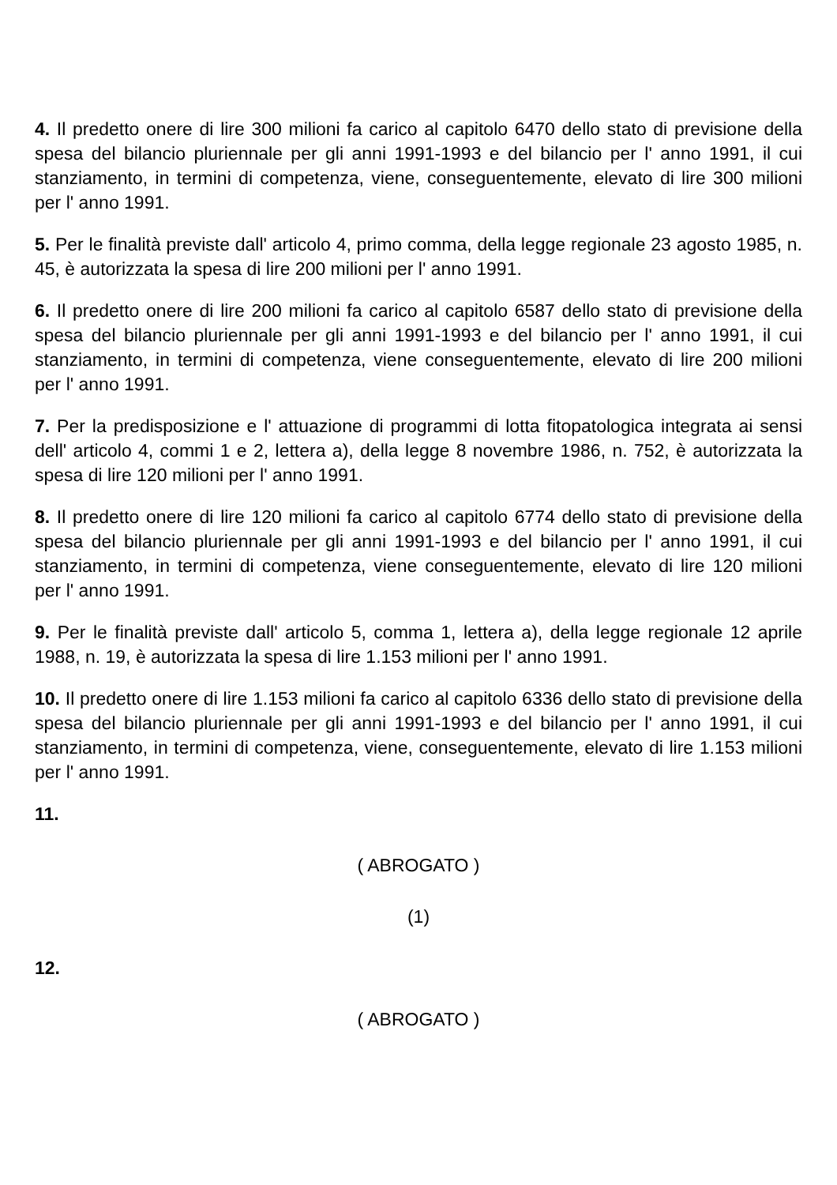4. Il predetto onere di lire 300 milioni fa carico al capitolo 6470 dello stato di previsione della spesa del bilancio pluriennale per gli anni 1991-1993 e del bilancio per l' anno 1991, il cui stanziamento, in termini di competenza, viene, conseguentemente, elevato di lire 300 milioni per l' anno 1991.
5. Per le finalità previste dall' articolo 4, primo comma, della legge regionale 23 agosto 1985, n. 45, è autorizzata la spesa di lire 200 milioni per l' anno 1991.
6. Il predetto onere di lire 200 milioni fa carico al capitolo 6587 dello stato di previsione della spesa del bilancio pluriennale per gli anni 1991-1993 e del bilancio per l' anno 1991, il cui stanziamento, in termini di competenza, viene conseguentemente, elevato di lire 200 milioni per l' anno 1991.
7. Per la predisposizione e l' attuazione di programmi di lotta fitopatologica integrata ai sensi dell' articolo 4, commi 1 e 2, lettera a), della legge 8 novembre 1986, n. 752, è autorizzata la spesa di lire 120 milioni per l' anno 1991.
8. Il predetto onere di lire 120 milioni fa carico al capitolo 6774 dello stato di previsione della spesa del bilancio pluriennale per gli anni 1991-1993 e del bilancio per l' anno 1991, il cui stanziamento, in termini di competenza, viene conseguentemente, elevato di lire 120 milioni per l' anno 1991.
9. Per le finalità previste dall' articolo 5, comma 1, lettera a), della legge regionale 12 aprile 1988, n. 19, è autorizzata la spesa di lire 1.153 milioni per l' anno 1991.
10. Il predetto onere di lire 1.153 milioni fa carico al capitolo 6336 dello stato di previsione della spesa del bilancio pluriennale per gli anni 1991-1993 e del bilancio per l' anno 1991, il cui stanziamento, in termini di competenza, viene, conseguentemente, elevato di lire 1.153 milioni per l' anno 1991.
11.
( ABROGATO )
(1)
12.
( ABROGATO )